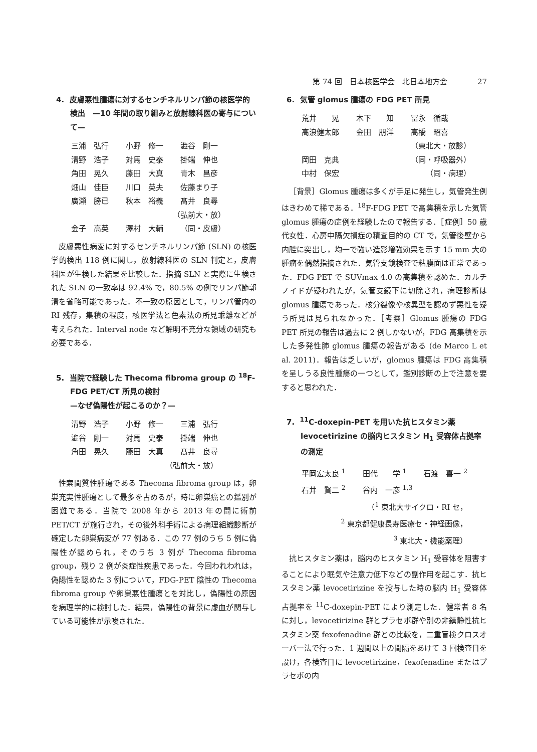第 74 回　日本核医学会　北日本地方会 27
4. 皮膚悪性腫瘍に対するセンチネルリンパ節の核医学的検出　—10 年間の取り組みと放射線科医の寄与について—
| 三浦 弘行 | 小野 修一 | 澁谷 剛一 |
| 清野 浩子 | 対馬 史泰 | 掛端 伸也 |
| 角田 晃久 | 藤田 大真 | 青木 昌彦 |
| 畑山 佳臣 | 川口 英夫 | 佐藤まり子 |
| 廣瀬 勝已 | 秋本 裕義 | 髙井 良尋 |
| （弘前大・放） | | |
| 金子 高英 | 澤村 大輔 | （同・皮膚） |
皮膚悪性病変に対するセンチネルリンパ節 (SLN) の核医学的検出 118 例に関し，放射線科医の SLN 判定と，皮膚科医が生検した結果を比較した．指摘 SLN と実際に生検された SLN の一致率は 92.4% で，80.5% の例でリンパ節郭清を省略可能であった．不一致の原因として，リンパ管内の RI 残存，集積の程度，核医学法と色素法の所見乖離などが考えられた．Interval node など解明不充分な領域の研究も必要である．
5. 当院で経験した Thecoma fibroma group の <sup>18</sup>F-FDG PET/CT 所見の検討
—なぜ偽陽性が起こるのか？—
| 清野 浩子 | 小野 修一 | 三浦 弘行 |
| 澁谷 剛一 | 対馬 史泰 | 掛端 伸也 |
| 角田 晃久 | 藤田 大真 | 髙井 良尋 |
| （弘前大・放） | | |
性索間質性腫瘍である Thecoma fibroma group は，卵巣充実性腫瘍として最多を占めるが，時に卵巣癌との鑑別が困難である．当院で 2008 年から 2013 年の間に術前 PET/CT が施行され，その後外科手術による病理組織診断が確定した卵巣病変が 77 例ある．この 77 例のうち 5 例に偽陽性が認められ，そのうち 3 例が Thecoma fibroma group，残り 2 例が炎症性疾患であった．今回われわれは，偽陽性を認めた 3 例について，FDG-PET 陰性の Thecoma fibroma group や卵巣悪性腫瘍とを対比し，偽陽性の原因を病理学的に検討した．結果，偽陽性の背景に虚血が関与している可能性が示唆された．
6. 気管 glomus 腫瘍の FDG PET 所見
| 荒井 晃 | 木下 知 | 冨永 循哉 |
| 高浪健太郎 | 金田 朋洋 | 高橋 昭喜 |
| （東北大・放診） | | |
| 岡田 克典 | | （同・呼吸器外） |
| 中村 保宏 | | （同・病理） |
［背景］Glomus 腫瘍は多くが手足に発生し，気管発生例はきわめて稀である．<sup>18</sup>F-FDG PET で高集積を示した気管 glomus 腫瘍の症例を経験したので報告する．［症例］50 歳代女性．心房中隔欠損症の精査目的の CT で，気管後壁から内腔に突出し，均一で強い造影増強効果を示す 15 mm 大の腫瘤を偶然指摘された．気管支鏡検査で粘膜面は正常であった．FDG PET で SUVmax 4.0 の高集積を認めた．カルチノイドが疑われたが，気管支鏡下に切除され，病理診断は glomus 腫瘍であった．核分裂像や核異型を認めず悪性を疑う所見は見られなかった．［考察］Glomus 腫瘍の FDG PET 所見の報告は過去に 2 例しかないが，FDG 高集積を示した多発性肺 glomus 腫瘍の報告がある (de Marco L et al. 2011)．報告は乏しいが，glomus 腫瘍は FDG 高集積を呈しうる良性腫瘍の一つとして，鑑別診断の上で注意を要すると思われた．
7. <sup>11</sup>C-doxepin-PET を用いた抗ヒスタミン薬 levocetirizine の脳内ヒスタミン H<sub>1</sub> 受容体占拠率の測定
| 平岡宏太良 <sup>1</sup> | 田代 学 <sup>1</sup> | 石渡 喜一 <sup>2</sup> |
| 石井 賢二 <sup>2</sup> | 谷内 一彦 <sup>1,3</sup> | |
| （<sup>1</sup> 東北大サイクロ・RI セ， <sup>2</sup> 東京都健康長寿医療セ・神経画像， <sup>3</sup> 東北大・機能薬理） | | |
抗ヒスタミン薬は，脳内のヒスタミン H<sub>1</sub> 受容体を阻害することにより眠気や注意力低下などの副作用を起こす．抗ヒスタミン薬 levocetirizine を投与した時の脳内 H<sub>1</sub> 受容体占拠率を <sup>11</sup>C-doxepin-PET により測定した．健常者 8 名に対し，levocetirizine 群とプラセボ群や別の非鎮静性抗ヒスタミン薬 fexofenadine 群との比較を，二重盲検クロスオーバー法で行った．1 週間以上の間隔をあけて 3 回検査日を設け，各検査日に levocetirizine，fexofenadine またはプラセボの内